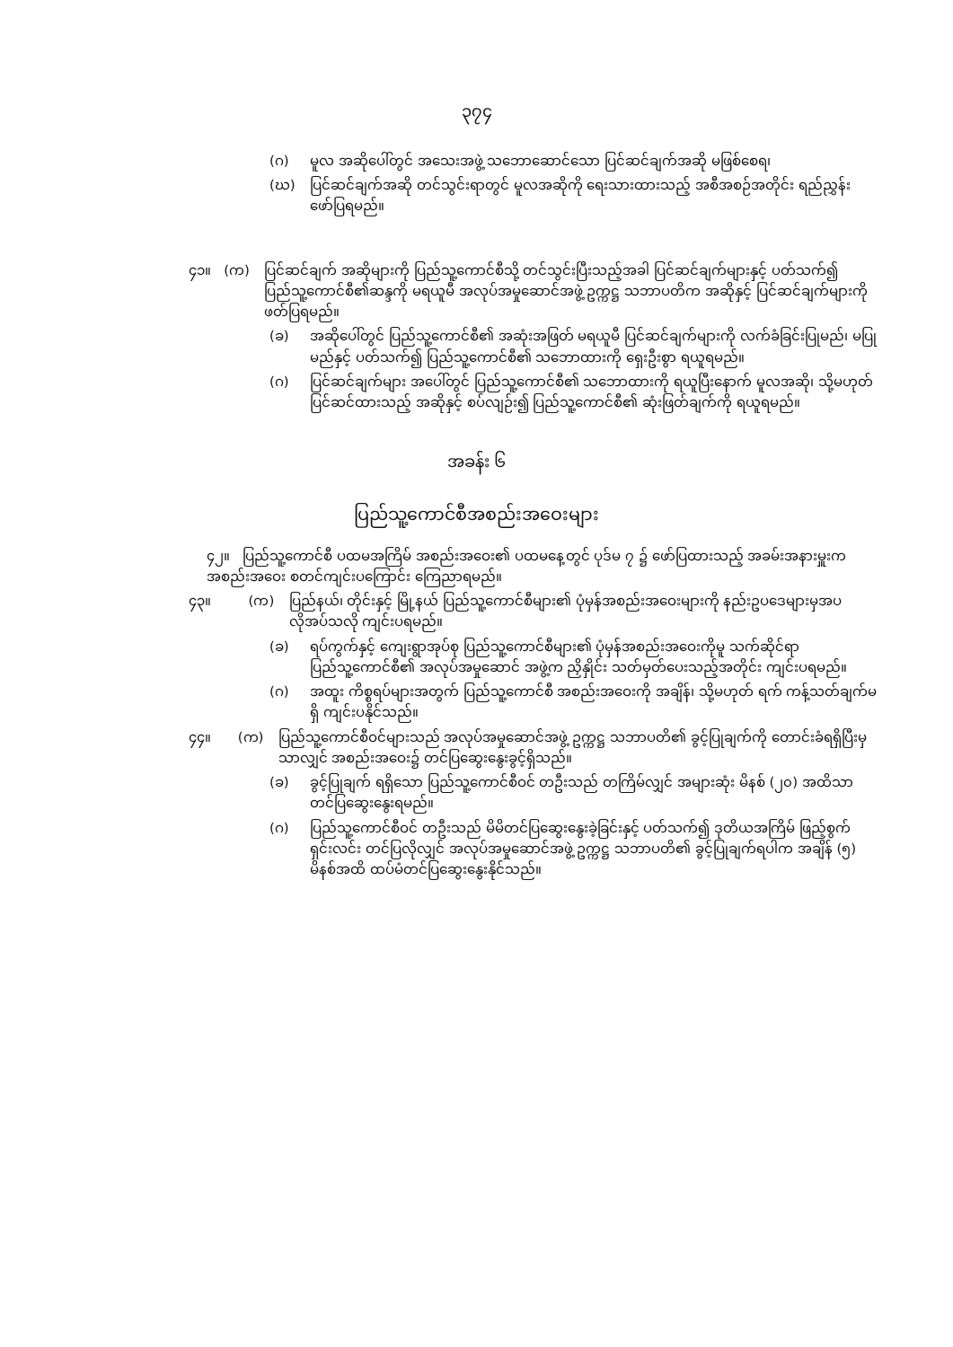၃၇၄
(ဂ) မူလ အဆိုပေါ်တွင် အသေးအဖွဲ့ သဘောဆောင်သော ပြင်ဆင်ချက်အဆို မဖြစ်စေရ၊
(ဃ) ပြင်ဆင်ချက်အဆို တင်သွင်းရာတွင် မူလအဆိုကို ရေးသားထားသည့် အစီအစဉ်အတိုင်း ရည်ညွှန်းဖော်ပြရမည်။
၄၁။ (က) ပြင်ဆင်ချက် အဆိုများကို ပြည်သူ့ကောင်စီသို့ တင်သွင်းပြီးသည့်အခါ ပြင်ဆင်ချက်များနှင့် ပတ်သက်၍ ပြည်သူ့ကောင်စီ၏ဆန္ဒကို မရယူမီ အလုပ်အမှုဆောင်အဖွဲ့ ဥက္ကဋ္ဌ သဘာပတိက အဆိုနှင့် ပြင်ဆင်ချက်များကို ဖတ်ပြရမည်။
(ခ) အဆိုပေါ်တွင် ပြည်သူ့ကောင်စီ၏ အဆုံးအဖြတ် မရယူမီ ပြင်ဆင်ချက်များကို လက်ခံခြင်းပြုမည်၊ မပြုမည်နှင့် ပတ်သက်၍ ပြည်သူ့ကောင်စီ၏ သဘောထားကို ရှေးဦးစွာ ရယူရမည်။
(ဂ) ပြင်ဆင်ချက်များ အပေါ်တွင် ပြည်သူ့ကောင်စီ၏ သဘောထားကို ရယူပြီးနောက် မူလအဆို၊ သို့မဟုတ် ပြင်ဆင်ထားသည့် အဆိုနှင့် စပ်လျဉ်း၍ ပြည်သူ့ကောင်စီ၏ ဆုံးဖြတ်ချက်ကို ရယူရမည်။
အခန်း ၆
ပြည်သူ့ကောင်စီအစည်းအဝေးများ
၄၂။ ပြည်သူ့ကောင်စီ ပထမအကြိမ် အစည်းအဝေး၏ ပထမနေ့တွင် ပုဒ်မ ၇ ၌ ဖော်ပြထားသည့် အခမ်းအနားမှူးက အစည်းအဝေး စတင်ကျင်းပကြောင်း ကြေညာရမည်။
၄၃။ (က) ပြည်နယ်၊ တိုင်းနှင့် မြို့နယ် ပြည်သူ့ကောင်စီများ၏ ပုံမှန်အစည်းအဝေးများကို နည်းဥပဒေများမှအပ လိုအပ်သလို ကျင်းပရမည်။
(ခ) ရပ်ကွက်နှင့် ကျေးရွာအုပ်စု ပြည်သူ့ကောင်စီများ၏ ပုံမှန်အစည်းအဝေးကိုမူ သက်ဆိုင်ရာ ပြည်သူ့ကောင်စီ၏ အလုပ်အမှုဆောင် အဖွဲ့က ညှိနှိုင်း သတ်မှတ်ပေးသည့်အတိုင်း ကျင်းပရမည်။
(ဂ) အထူး ကိစ္စရပ်များအတွက် ပြည်သူ့ကောင်စီ အစည်းအဝေးကို အချိန်၊ သို့မဟုတ် ရက် ကန့်သတ်ချက်မရှိ ကျင်းပနိုင်သည်။
၄၄။ (က) ပြည်သူ့ကောင်စီဝင်များသည် အလုပ်အမှုဆောင်အဖွဲ့ ဥက္ကဋ္ဌ သဘာပတိ၏ ခွင့်ပြုချက်ကို တောင်းခံရရှိပြီးမှသာလျှင် အစည်းအဝေး၌ တင်ပြဆွေးနွေးခွင့်ရှိသည်။
(ခ) ခွင့်ပြုချက် ရရှိသော ပြည်သူ့ကောင်စီဝင် တဦးသည် တကြိမ်လျှင် အများဆုံး မိနစ် (၂၀) အထိသာ တင်ပြဆွေးနွေးရမည်။
(ဂ) ပြည်သူ့ကောင်စီဝင် တဦးသည် မိမိတင်ပြဆွေးနွေးခဲ့ခြင်းနှင့် ပတ်သက်၍ ဒုတိယအကြိမ် ဖြည့်စွက်ရှင်းလင်း တင်ပြလိုလျှင် အလုပ်အမှုဆောင်အဖွဲ့ ဥက္ကဋ္ဌ သဘာပတိ၏ ခွင့်ပြုချက်ရပါက အချိန် (၅) မိနစ်အထိ ထပ်မံတင်ပြဆွေးနွေးနိုင်သည်။